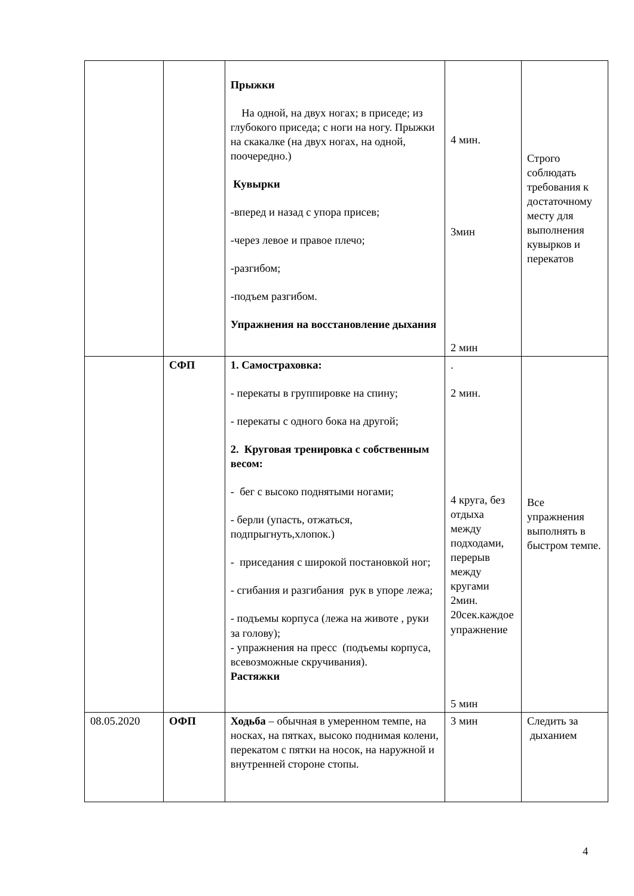| | | Прыжки На одной, на двух ногах; в приседе; из глубокого приседа; с ноги на ногу. Прыжки на скакалке (на двух ногах, на одной, поочередно.) Кувырки -вперед и назад с упора присев; -через левое и правое плечо; -разгибом; -подъем разгибом. Упражнения на восстановление дыхания | 4 мин. 3мин 2 мин | Строго соблюдать требования к достаточному месту для выполнения кувырков и перекатов |
| | СФП | 1. Самостраховка: - перекаты в группировке на спину; - перекаты с одного бока на другой; 2. Круговая тренировка с собственным весом: - бег с высоко поднятыми ногами; - берли (упасть, отжаться, подпрыгнуть,хлопок.) - приседания с широкой постановкой ног; - сгибания и разгибания рук в упоре лежа; - подъемы корпуса (лежа на животе , руки за голову); - упражнения на пресс (подъемы корпуса, всевозможные скручивания). Растяжки | . 2 мин. 4 круга, без отдыха между подходами, перерыв между кругами 2мин. 20сек.каждое упражнение 5 мин | Все упражнения выполнять в быстром темпе. |
| 08.05.2020 | ОФП | Ходьба – обычная в умеренном темпе, на носках, на пятках, высоко поднимая колени, перекатом с пятки на носок, на наружной и внутренней стороне стопы. | 3 мин | Следить за дыханием |
4